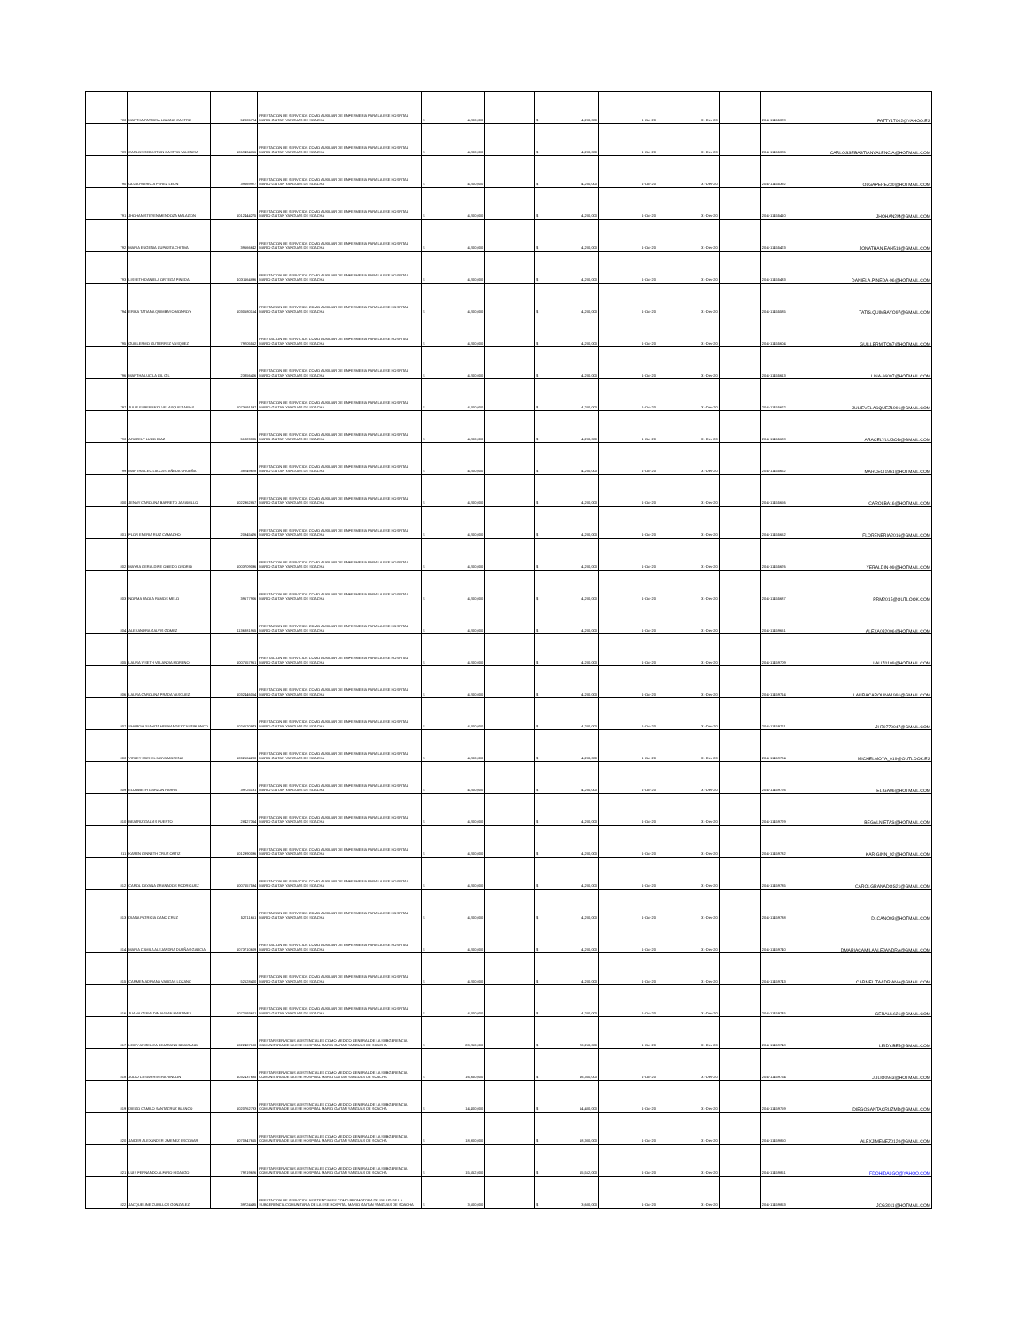| 788 | MARTHA PATRICIA LOZANO CASTRO | 52305724 | PRESTACION DE SERVICIOS COMO AUXILIAR DE ENFERMERIA PARA LA ESE HOSPITAL MARIO GAITAN YANGUAS DE SOACHA | $ 4,200,000 | | $ 4,200,000 | 1-Oct-20 | 31-Dec-20 | | 20-4-11455378 | PATTY17002@YAHOO.ES |
| 789 | CARLOS SEBASTIAN CASTRO VALENCIA | 1069434856 | PRESTACION DE SERVICIOS COMO AUXILIAR DE ENFERMERIA PARA LA ESE HOSPITAL MARIO GAITAN YANGUAS DE SOACHA | $ 4,200,000 | | $ 4,200,000 | 1-Oct-20 | 31-Dec-20 | | 20-4-11455385 | CARLOSSEBASTIANVALENCIA@HOTMAIL.COM |
| 790 | OLGA PATRICIA PEREZ LEON | 39669927 | PRESTACION DE SERVICIOS COMO AUXILIAR DE ENFERMERIA PARA LA ESE HOSPITAL MARIO GAITAN YANGUAS DE SOACHA | $ 4,200,000 | | $ 4,200,000 | 1-Oct-20 | 31-Dec-20 | | 20-4-11455392 | OLGAPEREZ30@HOTMAIL.COM |
| 791 | JHOHAN STEVEN MENDOZA MALAGON | 1012444275 | PRESTACION DE SERVICIOS COMO AUXILIAR DE ENFERMERIA PARA LA ESE HOSPITAL MARIO GAITAN YANGUAS DE SOACHA | $ 4,200,000 | | $ 4,200,000 | 1-Oct-20 | 31-Dec-20 | | 20-4-11455410 | JHOHAN2M@GMAIL.COM |
| 792 | MARIA EUGENIA CUPAJITA CHITIVA | 39666642 | PRESTACION DE SERVICIOS COMO AUXILIAR DE ENFERMERIA PARA LA ESE HOSPITAL MARIO GAITAN YANGUAS DE SOACHA | $ 4,200,000 | | $ 4,200,000 | 1-Oct-20 | 31-Dec-20 | | 20-4-11455423 | JONATHAN.EAH518@GMAIL.COM |
| 793 | LISSETH DANIELA ORTEGA PINEDA | 1031164836 | PRESTACION DE SERVICIOS COMO AUXILIAR DE ENFERMERIA PARA LA ESE HOSPITAL MARIO GAITAN YANGUAS DE SOACHA | $ 4,200,000 | | $ 4,200,000 | 1-Oct-20 | 31-Dec-20 | | 20-4-11455433 | DANIELA.PINEDA-96@HOTMAIL.COM |
| 794 | ERIKA TATIANA QUIMBAYO MONROY | 1030680164 | PRESTACION DE SERVICIOS COMO AUXILIAR DE ENFERMERIA PARA LA ESE HOSPITAL MARIO GAITAN YANGUAS DE SOACHA | $ 4,200,000 | | $ 4,200,000 | 1-Oct-20 | 31-Dec-20 | | 20-4-11455585 | TATIS.QUIMBAYO97@GMAIL.COM |
| 795 | GUILLERMO GUTIERREZ VASQUEZ | 79205512 | PRESTACION DE SERVICIOS COMO AUXILIAR DE ENFERMERIA PARA LA ESE HOSPITAL MARIO GAITAN YANGUAS DE SOACHA | $ 4,200,000 | | $ 4,200,000 | 1-Oct-20 | 31-Dec-20 | | 20-4-11455604 | GUILLERMITO67@HOTMAIL.COM |
| 796 | MARTHA LUCILA GIL GIL | 23856406 | PRESTACION DE SERVICIOS COMO AUXILIAR DE ENFERMERIA PARA LA ESE HOSPITAL MARIO GAITAN YANGUAS DE SOACHA | $ 4,200,000 | | $ 4,200,000 | 1-Oct-20 | 31-Dec-20 | | 20-4-11455613 | LINA-96007@HOTMAIL.COM |
| 797 | JULIE ESPERANZA VELASQUEZ ARIAS | 1073691537 | PRESTACION DE SERVICIOS COMO AUXILIAR DE ENFERMERIA PARA LA ESE HOSPITAL MARIO GAITAN YANGUAS DE SOACHA | $ 4,200,000 | | $ 4,200,000 | 1-Oct-20 | 31-Dec-20 | | 20-4-11455622 | JULIEVELASQUEZ1991@GMAIL.COM |
| 798 | ARACELY LUGO DIAZ | 51823335 | PRESTACION DE SERVICIOS COMO AUXILIAR DE ENFERMERIA PARA LA ESE HOSPITAL MARIO GAITAN YANGUAS DE SOACHA | $ 4,200,000 | | $ 4,200,000 | 1-Oct-20 | 31-Dec-20 | | 20-4-11455628 | ARACELYLUGOD@GMAIL.COM |
| 799 | MARTHA CECILIA CASTAÑEDA URUEÑA | 38249628 | PRESTACION DE SERVICIOS COMO AUXILIAR DE ENFERMERIA PARA LA ESE HOSPITAL MARIO GAITAN YANGUAS DE SOACHA | $ 4,200,000 | | $ 4,200,000 | 1-Oct-20 | 31-Dec-20 | | 20-4-11455652 | MARCECI1961@HOTMAIL.COM |
| 800 | JENNY CAROLINA BARRETO JARAMILLO | 1022362867 | PRESTACION DE SERVICIOS COMO AUXILIAR DE ENFERMERIA PARA LA ESE HOSPITAL MARIO GAITAN YANGUAS DE SOACHA | $ 4,200,000 | | $ 4,200,000 | 1-Oct-20 | 31-Dec-20 | | 20-4-11455656 | CAROLBA16@HOTMAIL.COM |
| 801 | FLOR ENERIA RUIZ CAMACHO | 20945426 | PRESTACION DE SERVICIOS COMO AUXILIAR DE ENFERMERIA PARA LA ESE HOSPITAL MARIO GAITAN YANGUAS DE SOACHA | $ 4,200,000 | | $ 4,200,000 | 1-Oct-20 | 31-Dec-20 | | 20-4-11455662 | FLORENERIA2016@GMAIL.COM |
| 802 | MAYRA GERALDINE OBIEDO OSORIO | 1003709036 | PRESTACION DE SERVICIOS COMO AUXILIAR DE ENFERMERIA PARA LA ESE HOSPITAL MARIO GAITAN YANGUAS DE SOACHA | $ 4,200,000 | | $ 4,200,000 | 1-Oct-20 | 31-Dec-20 | | 20-4-11455676 | YERALDIN-99@HOTMAIL.COM |
| 803 | NORMA PAOLA RAMOS MELO | 39677906 | PRESTACION DE SERVICIOS COMO AUXILIAR DE ENFERMERIA PARA LA ESE HOSPITAL MARIO GAITAN YANGUAS DE SOACHA | $ 4,200,000 | | $ 4,200,000 | 1-Oct-20 | 31-Dec-20 | | 20-4-11455687 | PRM2015@OUTLOOK.COM |
| 804 | ALEXANDRA GALVIS GOMEZ | 1136881955 | PRESTACION DE SERVICIOS COMO AUXILIAR DE ENFERMERIA PARA LA ESE HOSPITAL MARIO GAITAN YANGUAS DE SOACHA | $ 4,200,000 | | $ 4,200,000 | 1-Oct-20 | 31-Dec-20 | | 20-4-11459661 | ALEXA032006@HOTMAIL.COM |
| 805 | LAURA YISETH VELANDIA MORENO | 1007657951 | PRESTACION DE SERVICIOS COMO AUXILIAR DE ENFERMERIA PARA LA ESE HOSPITAL MARIO GAITAN YANGUAS DE SOACHA | $ 4,200,000 | | $ 4,200,000 | 1-Oct-20 | 31-Dec-20 | | 20-4-11459709 | LALIZ0109@HOTMAIL.COM |
| 806 | LAURA CAROLINA PRADA VASQUEZ | 1032446054 | PRESTACION DE SERVICIOS COMO AUXILIAR DE ENFERMERIA PARA LA ESE HOSPITAL MARIO GAITAN YANGUAS DE SOACHA | $ 4,200,000 | | $ 4,200,000 | 1-Oct-20 | 31-Dec-20 | | 20-4-11459714 | LAURACAROLINA1991@GMAIL.COM |
| 807 | SHAROH JUANITA HERNANDEZ CASTIBLANCO | 1024520943 | PRESTACION DE SERVICIOS COMO AUXILIAR DE ENFERMERIA PARA LA ESE HOSPITAL MARIO GAITAN YANGUAS DE SOACHA | $ 4,200,000 | | $ 4,200,000 | 1-Oct-20 | 31-Dec-20 | | 20-4-11459721 | JH70770047@GMAIL.COM |
| 808 | YIRLEY MICHEL MOYA MORENA | 1032504290 | PRESTACION DE SERVICIOS COMO AUXILIAR DE ENFERMERIA PARA LA ESE HOSPITAL MARIO GAITAN YANGUAS DE SOACHA | $ 4,200,000 | | $ 4,200,000 | 1-Oct-20 | 31-Dec-20 | | 20-4-11459724 | MICHELMOYA_019@OUTLOOK.ES |
| 809 | ELIZABETH GARZON PARRA | 39725191 | PRESTACION DE SERVICIOS COMO AUXILIAR DE ENFERMERIA PARA LA ESE HOSPITAL MARIO GAITAN YANGUAS DE SOACHA | $ 4,200,000 | | $ 4,200,000 | 1-Oct-20 | 31-Dec-20 | | 20-4-11459726 | ELIGA06@HOTMAIL.COM |
| 810 | BEATRIZ GALVIS PUERTO | 28427314 | PRESTACION DE SERVICIOS COMO AUXILIAR DE ENFERMERIA PARA LA ESE HOSPITAL MARIO GAITAN YANGUAS DE SOACHA | $ 4,200,000 | | $ 4,200,000 | 1-Oct-20 | 31-Dec-20 | | 20-4-11459729 | BEGALNIETAS@HOTMAIL.COM |
| 811 | KAREN GINNETH CRUZ ORTIZ | 1012390096 | PRESTACION DE SERVICIOS COMO AUXILIAR DE ENFERMERIA PARA LA ESE HOSPITAL MARIO GAITAN YANGUAS DE SOACHA | $ 4,200,000 | | $ 4,200,000 | 1-Oct-20 | 31-Dec-20 | | 20-4-11459732 | KAR-GINN_92@HOTMAIL.COM |
| 812 | CAROL DAYANA GRANADOS RODRIGUEZ | 1007157534 | PRESTACION DE SERVICIOS COMO AUXILIAR DE ENFERMERIA PARA LA ESE HOSPITAL MARIO GAITAN YANGUAS DE SOACHA | $ 4,200,000 | | $ 4,200,000 | 1-Oct-20 | 31-Dec-20 | | 20-4-11459735 | CAROLGRANADOS21@GMAIL.COM |
| 813 | DIANA PATRICIA CANO CRUZ | 52711661 | PRESTACION DE SERVICIOS COMO AUXILIAR DE ENFERMERIA PARA LA ESE HOSPITAL MARIO GAITAN YANGUAS DE SOACHA | $ 4,200,000 | | $ 4,200,000 | 1-Oct-20 | 31-Dec-20 | | 20-4-11459738 | DI.CANO03@HOTMAIL.COM |
| 814 | MARIA CAMILA ALEJANDRA DUEÑAS GARCIA | 1073710609 | PRESTACION DE SERVICIOS COMO AUXILIAR DE ENFERMERIA PARA LA ESE HOSPITAL MARIO GAITAN YANGUAS DE SOACHA | $ 4,200,000 | | $ 4,200,000 | 1-Oct-20 | 31-Dec-20 | | 20-4-11459740 | DMARIACAMILAALEJANDRA@GMAIL.COM |
| 815 | CARMEN ADRIANA VARGAS LOZANO | 52528400 | PRESTACION DE SERVICIOS COMO AUXILIAR DE ENFERMERIA PARA LA ESE HOSPITAL MARIO GAITAN YANGUAS DE SOACHA | $ 4,200,000 | | $ 4,200,000 | 1-Oct-20 | 31-Dec-20 | | 20-4-11459743 | CARMELITAADRIANA@GMAIL.COM |
| 816 | JUANA GERALDIN AVILAN MARTINEZ | 1072193621 | PRESTACION DE SERVICIOS COMO AUXILIAR DE ENFERMERIA PARA LA ESE HOSPITAL MARIO GAITAN YANGUAS DE SOACHA | $ 4,200,000 | | $ 4,200,000 | 1-Oct-20 | 31-Dec-20 | | 20-4-11459745 | GERAUL621@GMAIL.COM |
| 817 | LEIDY ANGELICA BEJARANO BEJARANO | 1022407100 | PRESTAR SERVICIOS ASISTENCIALES COMO MEDICO GENERAL DE LA SUBGERENCIA COMUNITARIA DE LA ESE HOSPITAL MARIO GAITAN YANGUAS DE SOACHA | $ 20,250,000 | | $ 20,250,000 | 1-Oct-20 | 31-Dec-20 | | 20-4-11459748 | LEIDY.BEJ@GMAIL.COM |
| 818 | JULIO CESAR RIVERA RINCON | 1032437685 | PRESTAR SERVICIOS ASISTENCIALES COMO MEDICO GENERAL DE LA SUBGERENCIA COMUNITARIA DE LA ESE HOSPITAL MARIO GAITAN YANGUAS DE SOACHA | $ 16,350,000 | | $ 16,350,000 | 1-Oct-20 | 31-Dec-20 | | 20-4-11459754 | JULIO0943@HOTMAIL.COM |
| 819 | DIEGO CAMILO SANTACRUZ BLANCO | 1020762793 | PRESTAR SERVICIOS ASISTENCIALES COMO MEDICO GENERAL DE LA SUBGERENCIA COMUNITARIA DE LA ESE HOSPITAL MARIO GAITAN YANGUAS DE SOACHA | $ 14,400,000 | | $ 14,400,000 | 1-Oct-20 | 31-Dec-20 | | 20-4-11459759 | DIEGOSANTACRUZMD@GMAIL.COM |
| 820 | JAIDER ALEXANDER JIMENEZ ESCOBAR | 1070947615 | PRESTAR SERVICIOS ASISTENCIALES COMO MEDICO GENERAL DE LA SUBGERENCIA COMUNITARIA DE LA ESE HOSPITAL MARIO GAITAN YANGUAS DE SOACHA | $ 18,300,000 | | $ 18,300,000 | 1-Oct-20 | 31-Dec-20 | | 20-4-11459850 | ALEXJIMENEZ0120@GMAIL.COM |
| 821 | LUIS FERNANDO ALFARO HIDALGO | 79219626 | PRESTAR SERVICIOS ASISTENCIALES COMO MEDICO GENERAL DE LA SUBGERENCIA COMUNITARIA DE LA ESE HOSPITAL MARIO GAITAN YANGUAS DE SOACHA | $ 15,552,000 | | $ 15,552,000 | 1-Oct-20 | 31-Dec-20 | | 20-4-11459851 | FDOHIDALGO@YAHOO.COM |
| 822 | JACQUELINE CUBILLOS GONZALEZ | 39724495 | PRESTACION DE SERVICIOS ASISTENCIALES COMO PROMOTORA DE SALUD DE LA SUBGERENCIA COMUNITARIA DE LA ESE HOSPITAL MARIO GAITAN YANGUAS DE SOACHA | $ 3,600,000 | | $ 3,600,000 | 1-Oct-20 | 31-Dec-20 | | 20-4-11459853 | JCG3011@HOTMAIL.COM |